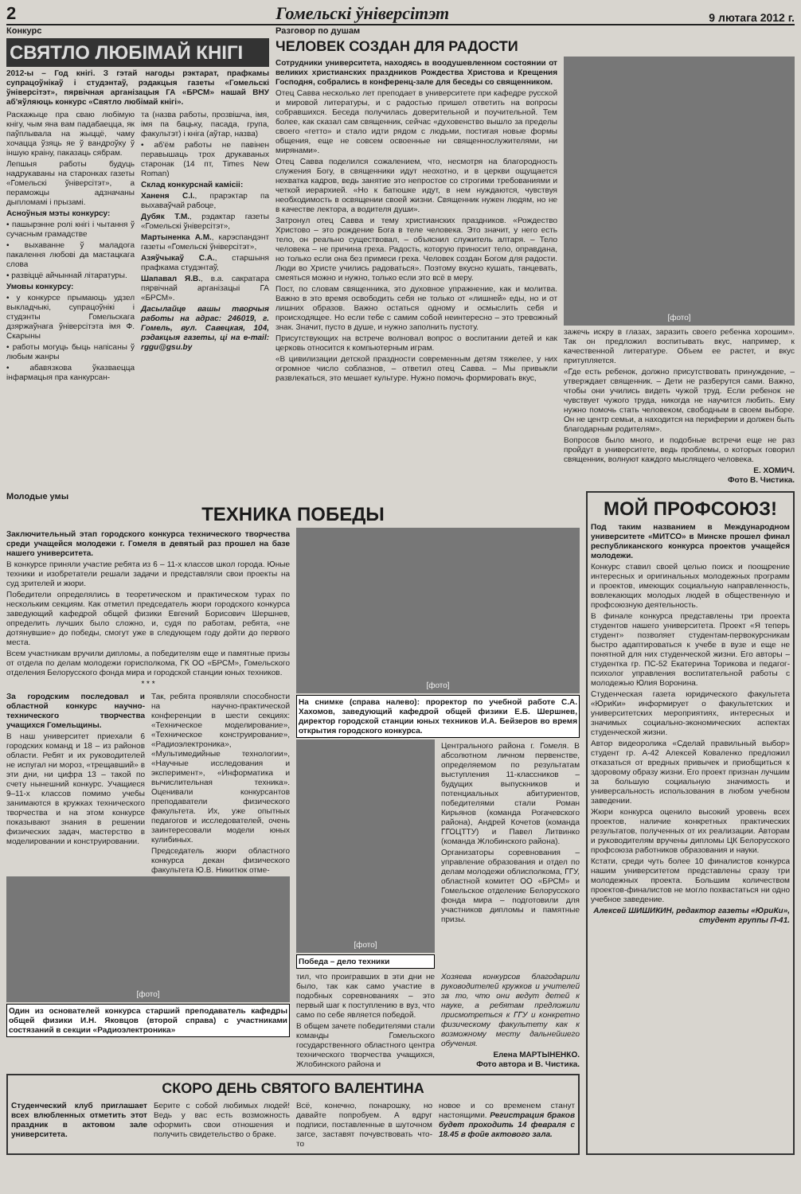2 Гомельскі ўніверсітэт 9 лютага 2012 г.
Конкурс
СВЯТЛО ЛЮБІМАЙ КНІГІ
2012-ы – Год кнігі. З гэтай нагоды рэктарат, прафкамы супрацоўнікаў і студэнтаў, рэдакцыя газеты «Гомельскі ўніверсітэт», пярвічная арганізацыя ГА «БРСМ» нашай ВНУ аб'яўляюць конкурс «Святло любімай кнігі».
Раскажыце пра сваю любімую кнігу, чым яна вам падабаецца, як паўплывала на жыццё, чаму хочацца ўзяць яе ў вандроўку ў іншую краіну, паказаць сябрам.
Лепшыя работы будуць надрукаваны на старонках газеты «Гомельскі ўніверсітэт», а пераможцы адзначаны дыпломамі і прызамі.
Асноўныя мэты конкурсу:
• пашырэнне ролі кнігі і чытання ў сучасным грамадстве
• выхаванне ў маладога пакалення любові да мастацкага слова
• развіццё айчыннай літаратуры.
Умовы конкурсу:
• у конкурсе прымаюць удзел выкладчыкі, супрацоўнікі і студэнты Гомельскага дзяржаўнага ўніверсітэта імя Ф. Скарыны
• работы могуць быць напісаны ў любым жанры
• абавязкова ўказваецца інфармацыя пра канкурсан-
та (назва работы, прозвішча, імя, імя па бацьку, пасада, група, факультэт) і кніга (аўтар, назва)
• аб'ём работы не павінен перавышаць трох друкаваных старонак (14 пт, Times New Roman)
Склад конкурснай камісіі:
Ханеня С.І., прарэктар па выхаваўчай рабоце,
Дубяк Т.М., рэдактар газеты «Гомельскі ўніверсітэт»,
Мартыненка А.М., карэспандэнт газеты «Гомельскі ўніверсітэт»,
Азяўчыкаў С.А., старшыня прафкама студэнтаў,
Шапавал Я.В., в.а. сакратара пярвічнай арганізацыі ГА «БРСМ».
Дасылайце вашы творчыя работы на адрас: 246019, г. Гомель, вул. Савецкая, 104, рэдакцыя газеты, ці на e-mail: rggu@gsu.by
Разговор по душам
ЧЕЛОВЕК СОЗДАН ДЛЯ РАДОСТИ
Сотрудники университета, находясь в воодушевленном состоянии от великих христианских праздников Рождества Христова и Крещения Господня, собрались в конференц-зале для беседы со священником.
Отец Савва несколько лет преподает в университете при кафедре русской и мировой литературы, и с радостью пришел ответить на вопросы собравшихся. Беседа получилась доверительной и поучительной. Тем более, как сказал сам священник, сейчас «духовенство вышло за пределы своего «гетто» и стало идти рядом с людьми, постигая новые формы общения, еще не совсем освоенные ни священнослужителями, ни мирянами».
Отец Савва поделился сожалением, что, несмотря на благородность служения Богу, в священники идут неохотно, и в церкви ощущается нехватка кадров, ведь занятие это непростое со строгими требованиями и четкой иерархией. «Но к батюшке идут, в нем нуждаются, чувствуя необходимость в освящении своей жизни. Священник нужен людям, но не в качестве лектора, а водителя души».
Затронул отец Савва и тему христианских праздников. «Рождество Христово – это рождение Бога в теле человека. Это значит, у него есть тело, он реально существовал, – объяснил служитель алтаря. – Тело человека – не причина греха. Радость, которую приносит тело, оправдана, но только если она без примеси греха. Человек создан Богом для радости. Люди во Христе учились радоваться». Поэтому вкусно кушать, танцевать, смеяться можно и нужно, только если это всё в меру.
Пост, по словам священника, это духовное упражнение, как и молитва. Важно в это время освободить себя не только от «лишней» еды, но и от лишних образов. Важно остаться одному и осмыслить себя и происходящее. Но если тебе с самим собой неинтересно – это тревожный знак. Значит, пусто в душе, и нужно заполнить пустоту.
Присутствующих на встрече волновал вопрос о воспитании детей и как церковь относится к компьютерным играм.
«В цивилизации детской праздности современным детям тяжелее, у них огромное число соблазнов, – ответил отец Савва. – Мы привыкли развлекаться, это мешает культуре. Нужно помочь формировать вкус,
[фото]
зажечь искру в глазах, заразить своего ребенка хорошим». Так он предложил воспитывать вкус, например, к качественной литературе. Объем ее растет, и вкус притупляется.
«Где есть ребенок, должно присутствовать принуждение, – утверждает священник. – Дети не разберутся сами. Важно, чтобы они учились видеть чужой труд. Если ребенок не чувствует чужого труда, никогда не научится любить. Ему нужно помочь стать человеком, свободным в своем выборе. Он не центр семьи, а находится на периферии и должен быть благодарным родителям».
Вопросов было много, и подобные встречи еще не раз пройдут в университете, ведь проблемы, о которых говорил священник, волнуют каждого мыслящего человека.
Е. ХОМИЧ.
Фото В. Чистика.
Молодые умы
ТЕХНИКА ПОБЕДЫ
Заключительный этап городского конкурса технического творчества среди учащейся молодежи г. Гомеля в девятый раз прошел на базе нашего университета.
В конкурсе приняли участие ребята из 6 – 11-х классов школ города. Юные техники и изобретатели решали задачи и представляли свои проекты на суд зрителей и жюри.
Победители определялись в теоретическом и практическом турах по нескольким секциям. Как отметил председатель жюри городского конкурса заведующий кафедрой общей физики Евгений Борисович Шершнев, определить лучших было сложно, и, судя по работам, ребята, «не дотянувшие» до победы, смогут уже в следующем году дойти до первого места.
Всем участникам вручили дипломы, а победителям еще и памятные призы от отдела по делам молодежи горисполкома, ГК ОО «БРСМ», Гомельского отделения Белорусского фонда мира и городской станции юных техников.
* * *
За городским последовал и областной конкурс научно-технического творчества учащихся Гомельщины.
В наш университет приехали 6 городских команд и 18 – из районов области. Ребят и их руководителей не испугал ни мороз, «трещавший» в эти дни, ни цифра 13 – такой по счету нынешний конкурс. Учащиеся 9–11-х классов помимо учебы занимаются в кружках технического творчества и на этом конкурсе показывают знания в решении физических задач, мастерство в моделировании и конструировании.
Так, ребята проявляли способности на научно-практической конференции в шести секциях: «Техническое моделирование», «Техническое конструирование», «Радиоэлектроника», «Мультимедийные технологии», «Научные исследования и эксперимент», «Информатика и вычислительная техника». Оценивали конкурсантов преподаватели физического факультета. Их, уже опытных педагогов и исследователей, очень заинтересовали модели юных кулибиных.
Председатель жюри областного конкурса декан физического факультета Ю.В. Никитюк отме-
[фото]
Один из основателей конкурса старший преподаватель кафедры общей физики И.Н. Яковцов (второй справа) с участниками состязаний в секции «Радиоэлектроника»
[фото]
На снимке (справа налево): проректор по учебной работе С.А. Хахомов, заведующий кафедрой общей физики Е.Б. Шершнев, директор городской станции юных техников И.А. Бейзеров во время открытия городского конкурса.
[фото]
Победа – дело техники
Центрального района г. Гомеля. В абсолютном личном первенстве, определяемом по результатам выступления 11-классников – будущих выпускников и потенциальных абитуриентов, победителями стали Роман Кирьянов (команда Рогачевского района), Андрей Кочетов (команда ГГОЦТТУ) и Павел Литвинко (команда Жлобинского района).
Организаторы соревнования – управление образования и отдел по делам молодежи облисполкома, ГГУ, областной комитет ОО «БРСМ» и Гомельское отделение Белорусского фонда мира – подготовили для участников дипломы и памятные призы.
тил, что проигравших в эти дни не было, так как само участие в подобных соревнованиях – это первый шаг к поступлению в вуз, что само по себе является победой.
В общем зачете победителями стали команды Гомельского государственного областного центра технического творчества учащихся, Жлобинского района и
Хозяева конкурсов благодарили руководителей кружков и учителей за то, что они ведут детей к науке, а ребятам предложили присмотреться к ГГУ и конкретно физическому факультету как к возможному месту дальнейшего обучения.
Елена МАРТЫНЕНКО.
Фото автора и В. Чистика.
СКОРО ДЕНЬ СВЯТОГО ВАЛЕНТИНА
Студенческий клуб приглашает всех влюбленных отметить этот праздник в актовом зале университета.
Берите с собой любимых людей! Ведь у вас есть возможность оформить свои отношения и получить свидетельство о браке.
Всё, конечно, понарошку, но давайте попробуем. А вдруг подписи, поставленные в шуточном загсе, заставят почувствовать что-то
новое и со временем станут настоящими. Регистрация браков будет проходить 14 февраля с 18.45 в фойе актового зала.
МОЙ ПРОФСОЮЗ!
Под таким названием в Международном университете «МИТСО» в Минске прошел финал республиканского конкурса проектов учащейся молодежи.
Конкурс ставил своей целью поиск и поощрение интересных и оригинальных молодежных программ и проектов, имеющих социальную направленность, вовлекающих молодых людей в общественную и профсоюзную деятельность.
В финале конкурса представлены три проекта студентов нашего университета. Проект «Я теперь студент» позволяет студентам-первокурсникам быстро адаптироваться к учебе в вузе и еще не понятной для них студенческой жизни. Его авторы – студентка гр. ПС-52 Екатерина Торикова и педагог-психолог управления воспитательной работы с молодежью Юлия Воронина.
Студенческая газета юридического факультета «ЮриКи» информирует о факультетских и университетских мероприятиях, интересных и значимых социально-экономических аспектах студенческой жизни.
Автор видеоролика «Сделай правильный выбор» студент гр. А-42 Алексей Коваленко предложил отказаться от вредных привычек и приобщиться к здоровому образу жизни. Его проект признан лучшим за большую социальную значимость и универсальность использования в любом учебном заведении.
Жюри конкурса оценило высокий уровень всех проектов, наличие конкретных практических результатов, полученных от их реализации. Авторам и руководителям вручены дипломы ЦК Белорусского профсоюза работников образования и науки.
Кстати, среди чуть более 10 финалистов конкурса нашим университетом представлены сразу три молодежных проекта. Большим количеством проектов-финалистов не могло похвастаться ни одно учебное заведение.
Алексей ШИШИКИН, редактор газеты «ЮриКи», студент группы П-41.